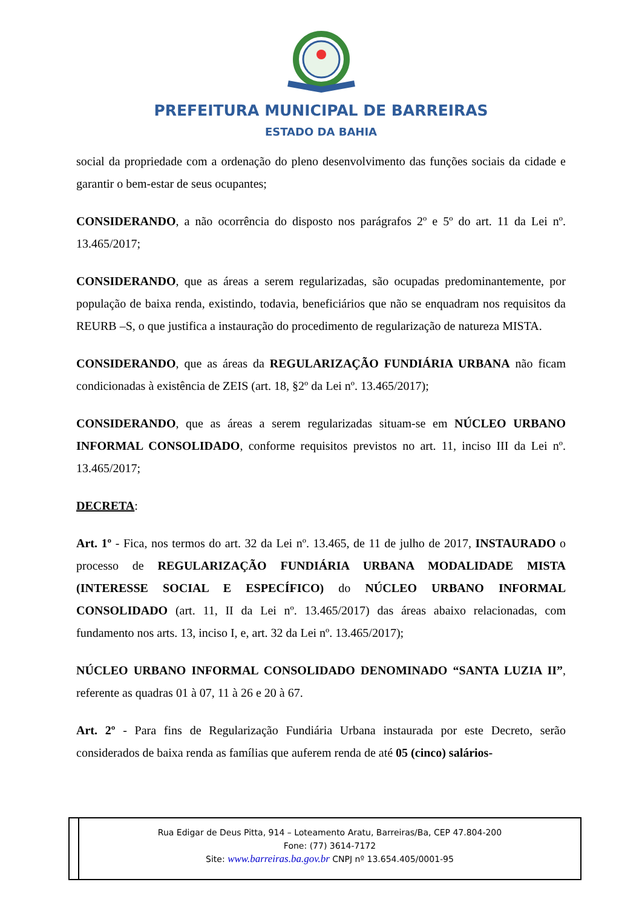PREFEITURA MUNICIPAL DE BARREIRAS
ESTADO DA BAHIA
social da propriedade com a ordenação do pleno desenvolvimento das funções sociais da cidade e garantir o bem-estar de seus ocupantes;
CONSIDERANDO, a não ocorrência do disposto nos parágrafos 2º e 5º do art. 11 da Lei nº. 13.465/2017;
CONSIDERANDO, que as áreas a serem regularizadas, são ocupadas predominantemente, por população de baixa renda, existindo, todavia, beneficiários que não se enquadram nos requisitos da REURB –S, o que justifica a instauração do procedimento de regularização de natureza MISTA.
CONSIDERANDO, que as áreas da REGULARIZAÇÃO FUNDIÁRIA URBANA não ficam condicionadas à existência de ZEIS (art. 18, §2º da Lei nº. 13.465/2017);
CONSIDERANDO, que as áreas a serem regularizadas situam-se em NÚCLEO URBANO INFORMAL CONSOLIDADO, conforme requisitos previstos no art. 11, inciso III da Lei nº. 13.465/2017;
DECRETA:
Art. 1º - Fica, nos termos do art. 32 da Lei nº. 13.465, de 11 de julho de 2017, INSTAURADO o processo de REGULARIZAÇÃO FUNDIÁRIA URBANA MODALIDADE MISTA (INTERESSE SOCIAL E ESPECÍFICO) do NÚCLEO URBANO INFORMAL CONSOLIDADO (art. 11, II da Lei nº. 13.465/2017) das áreas abaixo relacionadas, com fundamento nos arts. 13, inciso I, e, art. 32 da Lei nº. 13.465/2017);
NÚCLEO URBANO INFORMAL CONSOLIDADO DENOMINADO “SANTA LUZIA II”, referente as quadras 01 à 07, 11 à 26 e 20 à 67.
Art. 2º - Para fins de Regularização Fundiária Urbana instaurada por este Decreto, serão considerados de baixa renda as famílias que auferem renda de até 05 (cinco) salários-
Rua Edigar de Deus Pitta, 914 – Loteamento Aratu, Barreiras/Ba, CEP 47.804-200
Fone: (77) 3614-7172
Site: www.barreiras.ba.gov.br CNPJ nº 13.654.405/0001-95